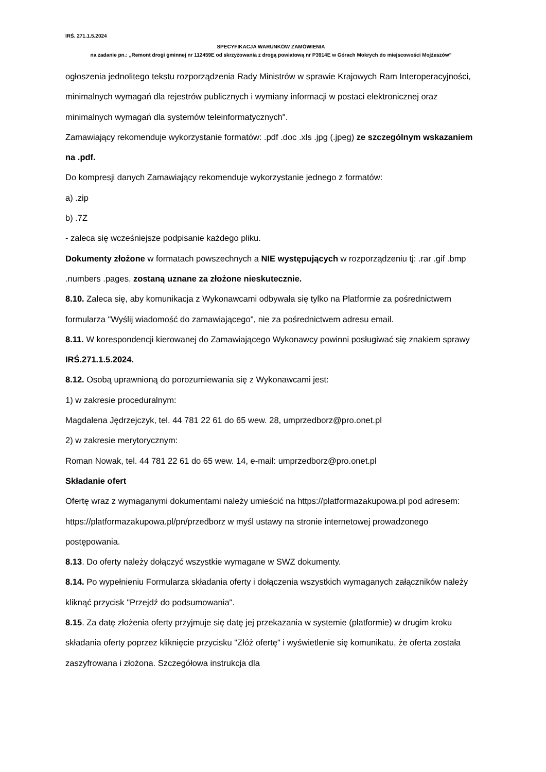IRŚ. 271.1.5.2024
SPECYFIKACJA WARUNKÓW ZAMÓWIENIA
na zadanie pn.: „Remont drogi gminnej nr 112459E od skrzyżowania z drogą powiatową nr P3914E w Górach Mokrych do miejscowości Mojżeszów”
ogłoszenia jednolitego tekstu rozporządzenia Rady Ministrów w sprawie Krajowych Ram Interoperacyjności, minimalnych wymagań dla rejestrów publicznych i wymiany informacji w postaci elektronicznej oraz minimalnych wymagań dla systemów teleinformatycznych".
Zamawiający rekomenduje wykorzystanie formatów: .pdf .doc .xls .jpg (.jpeg) ze szczególnym wskazaniem na .pdf.
Do kompresji danych Zamawiający rekomenduje wykorzystanie jednego z formatów:
a) .zip
b) .7Z
- zaleca się wcześniejsze podpisanie każdego pliku.
Dokumenty złożone w formatach powszechnych a NIE występujących w rozporządzeniu tj: .rar .gif .bmp .numbers .pages. zostaną uznane za złożone nieskutecznie.
8.10. Zaleca się, aby komunikacja z Wykonawcami odbywała się tylko na Platformie za pośrednictwem formularza "Wyślij wiadomość do zamawiającego", nie za pośrednictwem adresu email.
8.11. W korespondencji kierowanej do Zamawiającego Wykonawcy powinni posługiwać się znakiem sprawy IRŚ.271.1.5.2024.
8.12. Osobą uprawnioną do porozumiewania się z Wykonawcami jest:
1) w zakresie proceduralnym:
Magdalena Jędrzejczyk, tel. 44 781 22 61 do 65 wew. 28, umprzedborz@pro.onet.pl
2) w zakresie merytorycznym:
Roman Nowak, tel. 44 781 22 61 do 65 wew. 14, e-mail: umprzedborz@pro.onet.pl
Składanie ofert
Ofertę wraz z wymaganymi dokumentami należy umieścić na https://platformazakupowa.pl pod adresem: https://platformazakupowa.pl/pn/przedborz w myśl ustawy na stronie internetowej prowadzonego postępowania.
8.13. Do oferty należy dołączyć wszystkie wymagane w SWZ dokumenty.
8.14. Po wypełnieniu Formularza składania oferty i dołączenia wszystkich wymaganych załączników należy kliknąć przycisk "Przejdź do podsumowania".
8.15. Za datę złożenia oferty przyjmuje się datę jej przekazania w systemie (platformie) w drugim kroku składania oferty poprzez kliknięcie przycisku "Złóż ofertę" i wyświetlenie się komunikatu, że oferta została zaszyfrowana i złożona. Szczegółowa instrukcja dla